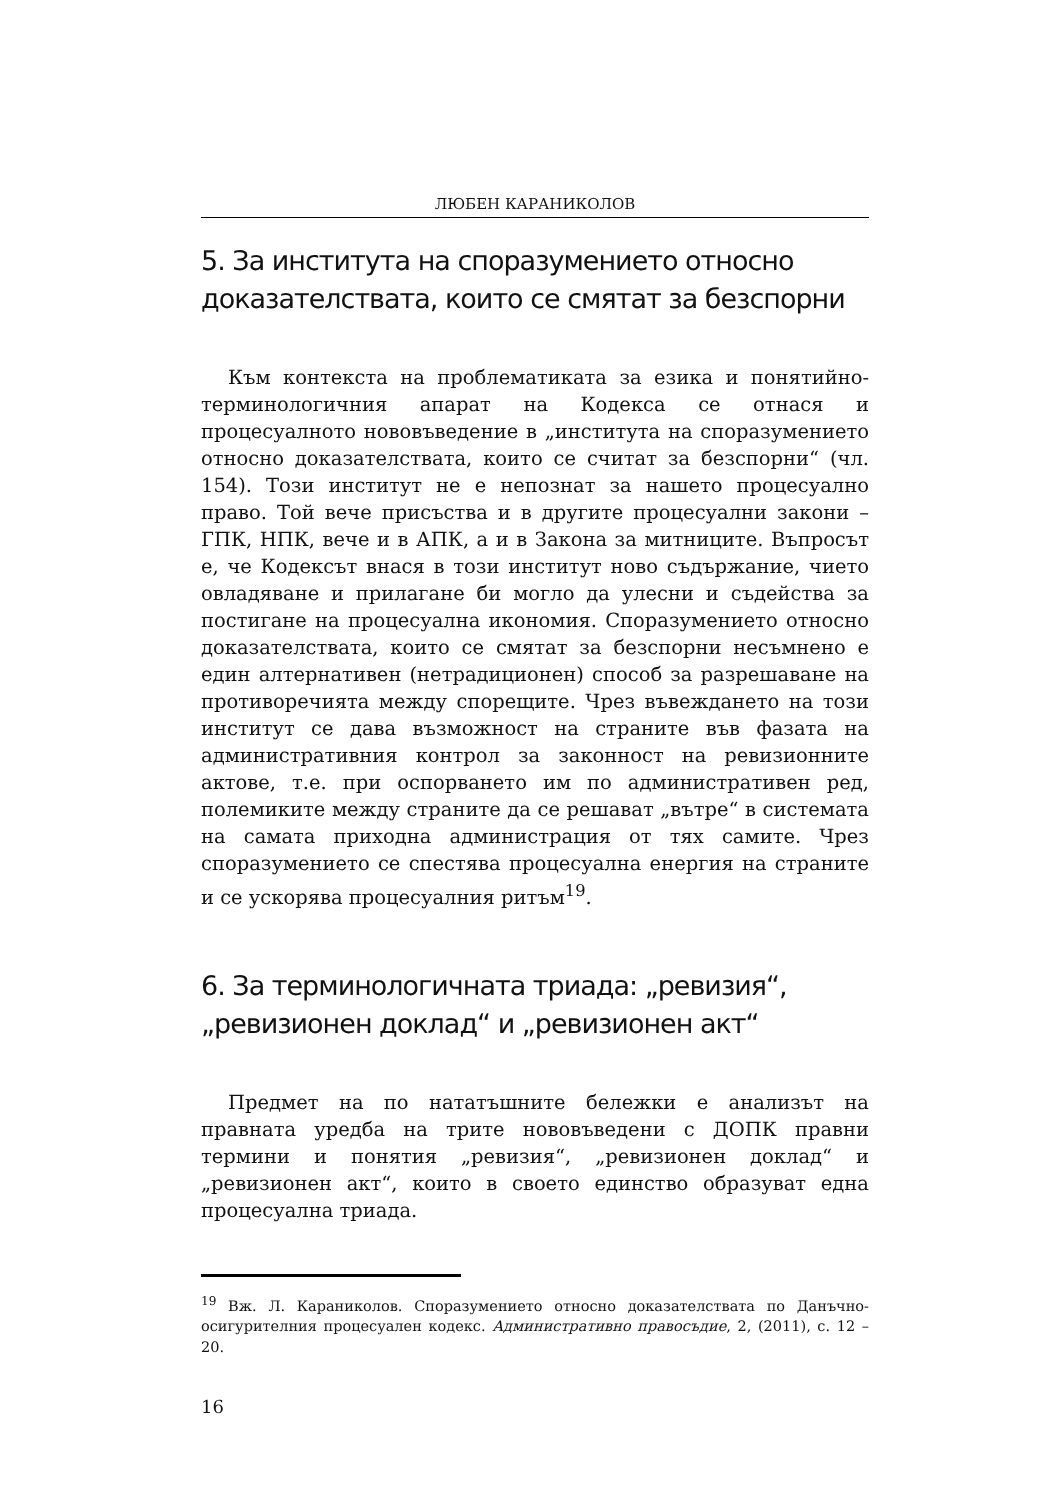ЛЮБЕН КАРАНИКОЛОВ
5. За института на споразумението относно доказателствата, които се смятат за безспорни
Към контекста на проблематиката за езика и понятийно-терминологичния апарат на Кодекса се отнася и процесуалното нововъведение в „института на споразумението относно доказателствата, които се считат за безспорни“ (чл. 154). Този институт не е непознат за нашето процесуално право. Той вече присъства и в другите процесуални закони – ГПК, НПК, вече и в АПК, а и в Закона за митниците. Въпросът е, че Кодексът внася в този институт ново съдържание, чието овладяване и прилагане би могло да улесни и съдейства за постигане на процесуална икономия. Споразумението относно доказателствата, които се смятат за безспорни несъмнено е един алтернативен (нетрадиционен) способ за разрешаване на противоречията между спорещите. Чрез въвеждането на този институт се дава възможност на страните във фазата на административния контрол за законност на ревизионните актове, т.е. при оспорването им по административен ред, полемиките между страните да се решават „вътре“ в системата на самата приходна администрация от тях самите. Чрез споразумението се спестява процесуална енергия на страните и се ускорява процесуалния ритъм<sup>19</sup>.
6. За терминологичната триада: „ревизия“, „ревизионен доклад“ и „ревизионен акт“
Предмет на по нататъшните бележки е анализът на правната уредба на трите нововъведени с ДОПК правни термини и понятия „ревизия“, „ревизионен доклад“ и „ревизионен акт“, които в своето единство образуват една процесуална триада.
<sup>19</sup> Вж. Л. Караниколов. Споразумението относно доказателствата по Данъчно-осигурителния процесуален кодекс. Административно правосъдие, 2, (2011), с. 12 – 20.
16